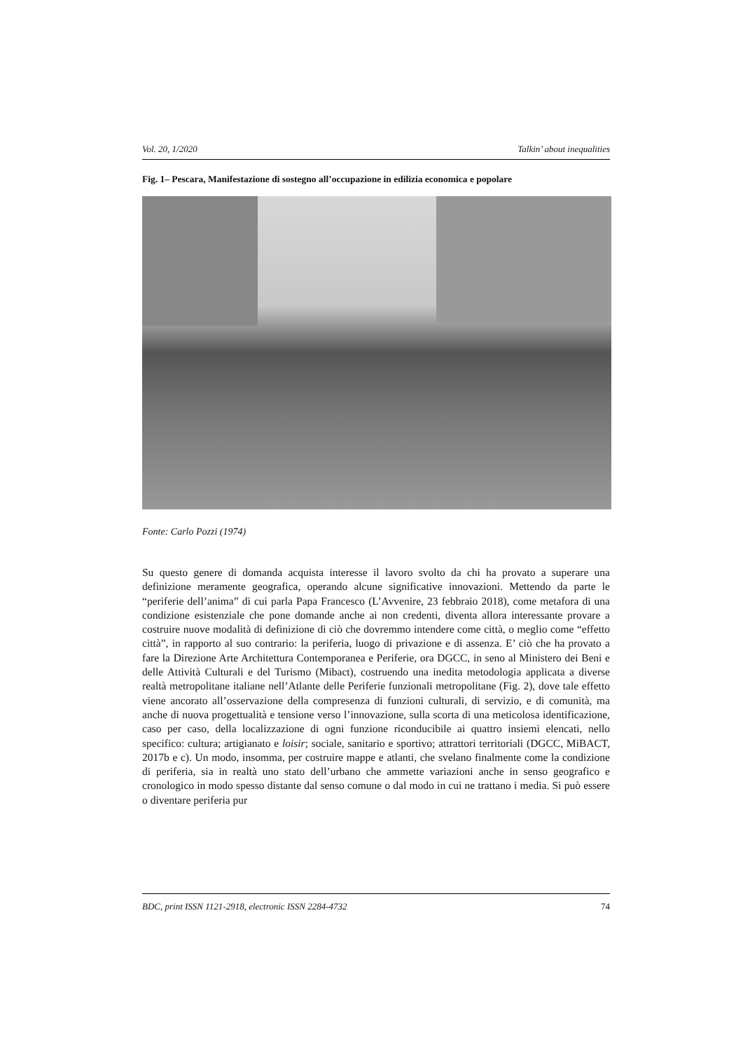Vol. 20, 1/2020 Talkin’ about inequalities
Fig. 1– Pescara, Manifestazione di sostegno all’occupazione in edilizia economica e popolare
Fonte: Carlo Pozzi (1974)
Su questo genere di domanda acquista interesse il lavoro svolto da chi ha provato a superare una definizione meramente geografica, operando alcune significative innovazioni. Mettendo da parte le “periferie dell’anima” di cui parla Papa Francesco (L’Avvenire, 23 febbraio 2018), come metafora di una condizione esistenziale che pone domande anche ai non credenti, diventa allora interessante provare a costruire nuove modalità di definizione di ciò che dovremmo intendere come città, o meglio come “effetto città”, in rapporto al suo contrario: la periferia, luogo di privazione e di assenza. E’ ciò che ha provato a fare la Direzione Arte Architettura Contemporanea e Periferie, ora DGCC, in seno al Ministero dei Beni e delle Attività Culturali e del Turismo (Mibact), costruendo una inedita metodologia applicata a diverse realtà metropolitane italiane nell’Atlante delle Periferie funzionali metropolitane (Fig. 2), dove tale effetto viene ancorato all’osservazione della compresenza di funzioni culturali, di servizio, e di comunità, ma anche di nuova progettualità e tensione verso l’innovazione, sulla scorta di una meticolosa identificazione, caso per caso, della localizzazione di ogni funzione riconducibile ai quattro insiemi elencati, nello specifico: cultura; artigianato e loisir; sociale, sanitario e sportivo; attrattori territoriali (DGCC, MiBACT, 2017b e c). Un modo, insomma, per costruire mappe e atlanti, che svelano finalmente come la condizione di periferia, sia in realtà uno stato dell’urbano che ammette variazioni anche in senso geografico e cronologico in modo spesso distante dal senso comune o dal modo in cui ne trattano i media. Si può essere o diventare periferia pur
BDC, print ISSN 1121-2918, electronic ISSN 2284-4732 74